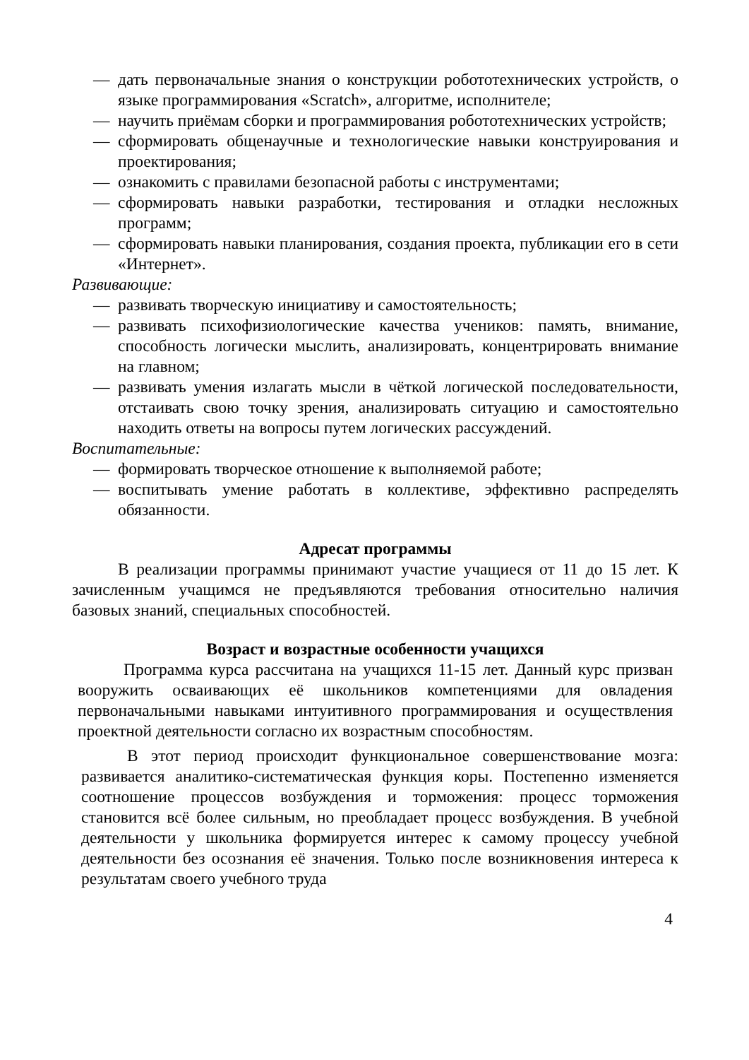— дать первоначальные знания о конструкции робототехнических устройств, о языке программирования «Scratch», алгоритме, исполнителе;
— научить приёмам сборки и программирования робототехнических устройств;
— сформировать общенаучные и технологические навыки конструирования и проектирования;
— ознакомить с правилами безопасной работы с инструментами;
— сформировать навыки разработки, тестирования и отладки несложных программ;
— сформировать навыки планирования, создания проекта, публикации его в сети «Интернет».
Развивающие:
— развивать творческую инициативу и самостоятельность;
— развивать психофизиологические качества учеников: память, внимание, способность логически мыслить, анализировать, концентрировать внимание на главном;
— развивать умения излагать мысли в чёткой логической последовательности, отстаивать свою точку зрения, анализировать ситуацию и самостоятельно находить ответы на вопросы путем логических рассуждений.
Воспитательные:
— формировать творческое отношение к выполняемой работе;
— воспитывать умение работать в коллективе, эффективно распределять обязанности.
Адресат программы
В реализации программы принимают участие учащиеся от 11 до 15 лет. К зачисленным учащимся не предъявляются требования относительно наличия базовых знаний, специальных способностей.
Возраст и возрастные особенности учащихся
Программа курса рассчитана на учащихся 11-15 лет. Данный курс призван вооружить осваивающих её школьников компетенциями для овладения первоначальными навыками интуитивного программирования и осуществления проектной деятельности согласно их возрастным способностям.
В этот период происходит функциональное совершенствование мозга: развивается аналитико-систематическая функция коры. Постепенно изменяется соотношение процессов возбуждения и торможения: процесс торможения становится всё более сильным, но преобладает процесс возбуждения. В учебной деятельности у школьника формируется интерес к самому процессу учебной деятельности без осознания её значения. Только после возникновения интереса к результатам своего учебного труда
4